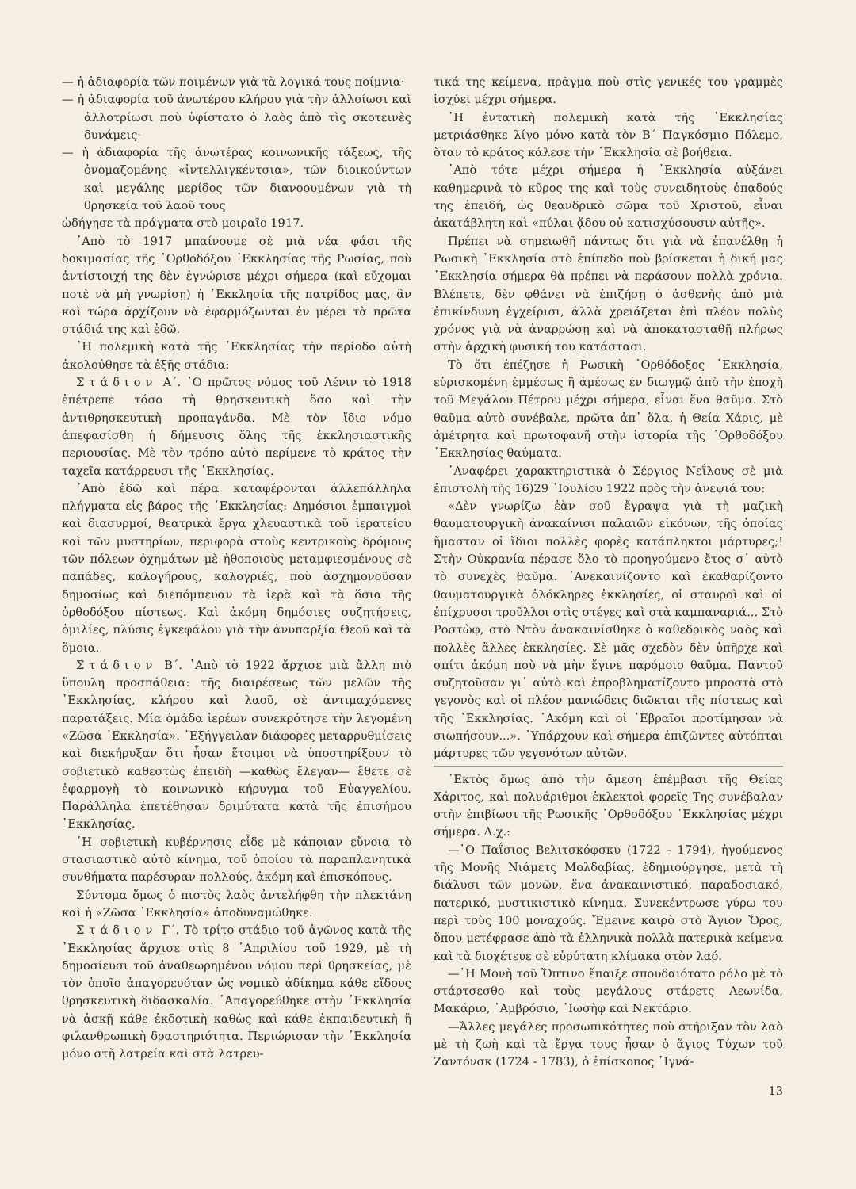— ἡ ἀδιαφορία τῶν ποιμένων γιὰ τὰ λογικά τους ποίμνια·
— ἡ ἀδιαφορία τοῦ ἀνωτέρου κλήρου γιὰ τὴν ἀλλοίωσι καὶ ἀλλοτρίωσι ποὺ ὑφίστατο ὁ λαὸς ἀπὸ τὶς σκοτεινὲς δυνάμεις·
— ἡ ἀδιαφορία τῆς ἀνωτέρας κοινωνικῆς τάξεως, τῆς ὀνομαζομένης «ἰντελλιγκέντσια», τῶν διοικούντων καὶ μεγάλης μερίδος τῶν διανοουμένων γιὰ τὴ θρησκεία τοῦ λαοῦ τους
ὡδήγησε τὰ πράγματα στὸ μοιραῖο 1917.
᾿Απὸ τὸ 1917 μπαίνουμε σὲ μιὰ νέα φάσι τῆς δοκιμασίας τῆς ᾿Ορθοδόξου ᾿Εκκλησίας τῆς Ρωσίας, ποὺ ἀντίστοιχή της δὲν ἐγνώρισε μέχρι σήμερα (καὶ εὔχομαι ποτὲ νὰ μὴ γνωρίσῃ) ἡ ᾿Εκκλησία τῆς πατρίδος μας, ἂν καὶ τώρα ἀρχίζουν νὰ ἐφαρμόζωνται ἐν μέρει τὰ πρῶτα στάδιά της καὶ ἐδῶ.
῾Η πολεμικὴ κατὰ τῆς ᾿Εκκλησίας τὴν περίοδο αὐτὴ ἀκολούθησε τὰ ἑξῆς στάδια:
Στάδιον Α΄. ῾Ο πρῶτος νόμος τοῦ Λένιν τὸ 1918 ἐπέτρεπε τόσο τὴ θρησκευτικὴ ὅσο καὶ τὴν ἀντιθρησκευτικὴ προπαγάνδα. Μὲ τὸν ἴδιο νόμο ἀπεφασίσθη ἡ δήμευσις ὅλης τῆς ἐκκλησιαστικῆς περιουσίας. Μὲ τὸν τρόπο αὐτὸ περίμενε τὸ κράτος τὴν ταχεῖα κατάρρευσι τῆς ᾿Εκκλησίας.
᾿Απὸ ἐδῶ καὶ πέρα καταφέρονται ἀλλεπάλληλα πλήγματα εἰς βάρος τῆς ᾿Εκκλησίας: Δημόσιοι ἐμπαιγμοὶ καὶ διασυρμοί, θεατρικὰ ἔργα χλευαστικὰ τοῦ ἱερατείου καὶ τῶν μυστηρίων, περιφορὰ στοὺς κεντρικοὺς δρόμους τῶν πόλεων ὀχημάτων μὲ ἠθοποιοὺς μεταμφιεσμένους σὲ παπάδες, καλογήρους, καλογριές, ποὺ ἀσχημονοῦσαν δημοσίως καὶ διεπόμπευαν τὰ ἱερὰ καὶ τὰ ὅσια τῆς ὀρθοδόξου πίστεως. Καὶ ἀκόμη δημόσιες συζητήσεις, ὁμιλίες, πλύσις ἐγκεφάλου γιὰ τὴν ἀνυπαρξία Θεοῦ καὶ τὰ ὅμοια.
Στάδιον Β΄. ᾿Απὸ τὸ 1922 ἄρχισε μιὰ ἄλλη πιὸ ὕπουλη προσπάθεια: τῆς διαιρέσεως τῶν μελῶν τῆς ᾿Εκκλησίας, κλήρου καὶ λαοῦ, σὲ ἀντιμαχόμενες παρατάξεις. Μία ὁμάδα ἱερέων συνεκρότησε τὴν λεγομένη «Ζῶσα ᾿Εκκλησία». ᾿Εξήγγειλαν διάφορες μεταρρυθμίσεις καὶ διεκήρυξαν ὅτι ἦσαν ἕτοιμοι νὰ ὑποστηρίξουν τὸ σοβιετικὸ καθεστὼς ἐπειδὴ —καθὼς ἔλεγαν— ἔθετε σὲ ἐφαρμογὴ τὸ κοινωνικὸ κήρυγμα τοῦ Εὐαγγελίου. Παράλληλα ἐπετέθησαν δριμύτατα κατὰ τῆς ἐπισήμου ᾿Εκκλησίας.
῾Η σοβιετικὴ κυβέρνησις εἶδε μὲ κάποιαν εὔνοια τὸ στασιαστικὸ αὐτὸ κίνημα, τοῦ ὁποίου τὰ παραπλανητικὰ συνθήματα παρέσυραν πολλούς, ἀκόμη καὶ ἐπισκόπους.
Σύντομα ὅμως ὁ πιστὸς λαὸς ἀντελήφθη τὴν πλεκτάνη καὶ ἡ «Ζῶσα ᾿Εκκλησία» ἀποδυναμώθηκε.
Στάδιον Γ΄. Τὸ τρίτο στάδιο τοῦ ἀγῶνος κατὰ τῆς ᾿Εκκλησίας ἄρχισε στὶς 8 ᾿Απριλίου τοῦ 1929, μὲ τὴ δημοσίευσι τοῦ ἀναθεωρημένου νόμου περὶ θρησκείας, μὲ τὸν ὁποῖο ἀπαγορευόταν ὡς νομικὸ ἀδίκημα κάθε εἴδους θρησκευτικὴ διδασκαλία. ᾿Απαγορεύθηκε στὴν ᾿Εκκλησία νὰ ἀσκῇ κάθε ἐκδοτικὴ καθὼς καὶ κάθε ἐκπαιδευτικὴ ἢ φιλανθρωπικὴ δραστηριότητα. Περιώρισαν τὴν ᾿Εκκλησία μόνο στὴ λατρεία καὶ στὰ λατρευ-
τικά της κείμενα, πρᾶγμα ποὺ στὶς γενικές του γραμμὲς ἰσχύει μέχρι σήμερα.
῾Η ἐντατικὴ πολεμικὴ κατὰ τῆς ᾿Εκκλησίας μετριάσθηκε λίγο μόνο κατὰ τὸν Β΄ Παγκόσμιο Πόλεμο, ὅταν τὸ κράτος κάλεσε τὴν ᾿Εκκλησία σὲ βοήθεια.
᾿Απὸ τότε μέχρι σήμερα ἡ ᾿Εκκλησία αὐξάνει καθημερινὰ τὸ κῦρος της καὶ τοὺς συνειδητοὺς ὀπαδούς της ἐπειδή, ὡς θεανδρικὸ σῶμα τοῦ Χριστοῦ, εἶναι ἀκατάβλητη καὶ «πύλαι ᾅδου οὐ κατισχύσουσιν αὐτῆς».
Πρέπει νὰ σημειωθῇ πάντως ὅτι γιὰ νὰ ἐπανέλθῃ ἡ Ρωσικὴ ᾿Εκκλησία στὸ ἐπίπεδο ποὺ βρίσκεται ἡ δική μας ᾿Εκκλησία σήμερα θὰ πρέπει νὰ περάσουν πολλὰ χρόνια. Βλέπετε, δὲν φθάνει νὰ ἐπιζήσῃ ὁ ἀσθενὴς ἀπὸ μιὰ ἐπικίνδυνη ἐγχείρισι, ἀλλὰ χρειάζεται ἐπὶ πλέον πολὺς χρόνος γιὰ νὰ ἀναρρώσῃ καὶ νὰ ἀποκατασταθῇ πλήρως στὴν ἀρχικὴ φυσική του κατάστασι.
Τὸ ὅτι ἐπέζησε ἡ Ρωσικὴ ᾿Ορθόδοξος ᾿Εκκλησία, εὑρισκομένη ἐμμέσως ἢ ἀμέσως ἐν διωγμῷ ἀπὸ τὴν ἐποχὴ τοῦ Μεγάλου Πέτρου μέχρι σήμερα, εἶναι ἕνα θαῦμα. Στὸ θαῦμα αὐτὸ συνέβαλε, πρῶτα ἀπ᾿ ὅλα, ἡ Θεία Χάρις, μὲ ἀμέτρητα καὶ πρωτοφανῆ στὴν ἱστορία τῆς ᾿Ορθοδόξου ᾿Εκκλησίας θαύματα.
᾿Αναφέρει χαρακτηριστικὰ ὁ Σέργιος Νεΐλους σὲ μιὰ ἐπιστολὴ τῆς 16)29 ᾿Ιουλίου 1922 πρὸς τὴν ἀνεψιά του:
«Δὲν γνωρίζω ἐὰν σοῦ ἔγραψα γιὰ τὴ μαζικὴ θαυματουργικὴ ἀνακαίνισι παλαιῶν εἰκόνων, τῆς ὁποίας ἤμασταν οἱ ἴδιοι πολλὲς φορὲς κατάπληκτοι μάρτυρες;! Στὴν Οὐκρανία πέρασε ὅλο τὸ προηγούμενο ἔτος σ᾿ αὐτὸ τὸ συνεχὲς θαῦμα. ᾿Ανεκαινίζοντο καὶ ἐκαθαρίζοντο θαυματουργικὰ ὁλόκληρες ἐκκλησίες, οἱ σταυροὶ καὶ οἱ ἐπίχρυσοι τροῦλλοι στὶς στέγες καὶ στὰ καμπαναριά... Στὸ Ροστὼφ, στὸ Ντὸν ἀνακαινίσθηκε ὁ καθεδρικὸς ναὸς καὶ πολλὲς ἄλλες ἐκκλησίες. Σὲ μᾶς σχεδὸν δὲν ὑπῆρχε καὶ σπίτι ἀκόμη ποὺ νὰ μὴν ἔγινε παρόμοιο θαῦμα. Παντοῦ συζητοῦσαν γι᾿ αὐτὸ καὶ ἐπροβληματίζοντο μπροστὰ στὸ γεγονὸς καὶ οἱ πλέον μανιώδεις διῶκται τῆς πίστεως καὶ τῆς ᾿Εκκλησίας. ᾿Ακόμη καὶ οἱ ῾Εβραῖοι προτίμησαν νὰ σιωπήσουν...». ῾Υπάρχουν καὶ σήμερα ἐπιζῶντες αὐτόπται μάρτυρες τῶν γεγονότων αὐτῶν.
᾿Εκτὸς ὅμως ἀπὸ τὴν ἄμεση ἐπέμβασι τῆς Θείας Χάριτος, καὶ πολυάριθμοι ἐκλεκτοὶ φορεῖς Της συνέβαλαν στὴν ἐπιβίωσι τῆς Ρωσικῆς ᾿Ορθοδόξου ᾿Εκκλησίας μέχρι σήμερα. Λ.χ.:
—῾Ο Παΐσιος Βελιτσκόφσκυ (1722 - 1794), ἡγούμενος τῆς Μονῆς Νιάμετς Μολδαβίας, ἐδημιούργησε, μετὰ τὴ διάλυσι τῶν μονῶν, ἕνα ἀνακαινιστικό, παραδοσιακό, πατερικό, μυστικιστικὸ κίνημα. Συνεκέντρωσε γύρω του περὶ τοὺς 100 μοναχούς. Ἔμεινε καιρὸ στὸ Ἅγιον Ὄρος, ὅπου μετέφρασε ἀπὸ τὰ ἑλληνικὰ πολλὰ πατερικὰ κείμενα καὶ τὰ διοχέτευε σὲ εὐρύτατη κλίμακα στὸν λαό.
—῾Η Μονὴ τοῦ Ὄπτινο ἔπαιξε σπουδαιότατο ρόλο μὲ τὸ στάρτσεσθο καὶ τοὺς μεγάλους στάρετς Λεωνίδα, Μακάριο, ᾿Αμβρόσιο, ᾿Ιωσὴφ καὶ Νεκτάριο.
—Ἄλλες μεγάλες προσωπικότητες ποὺ στήριξαν τὸν λαὸ μὲ τὴ ζωὴ καὶ τὰ ἔργα τους ἦσαν ὁ ἅγιος Τύχων τοῦ Ζαντόνσκ (1724 - 1783), ὁ ἐπίσκοπος ᾿Ιγνά-
13